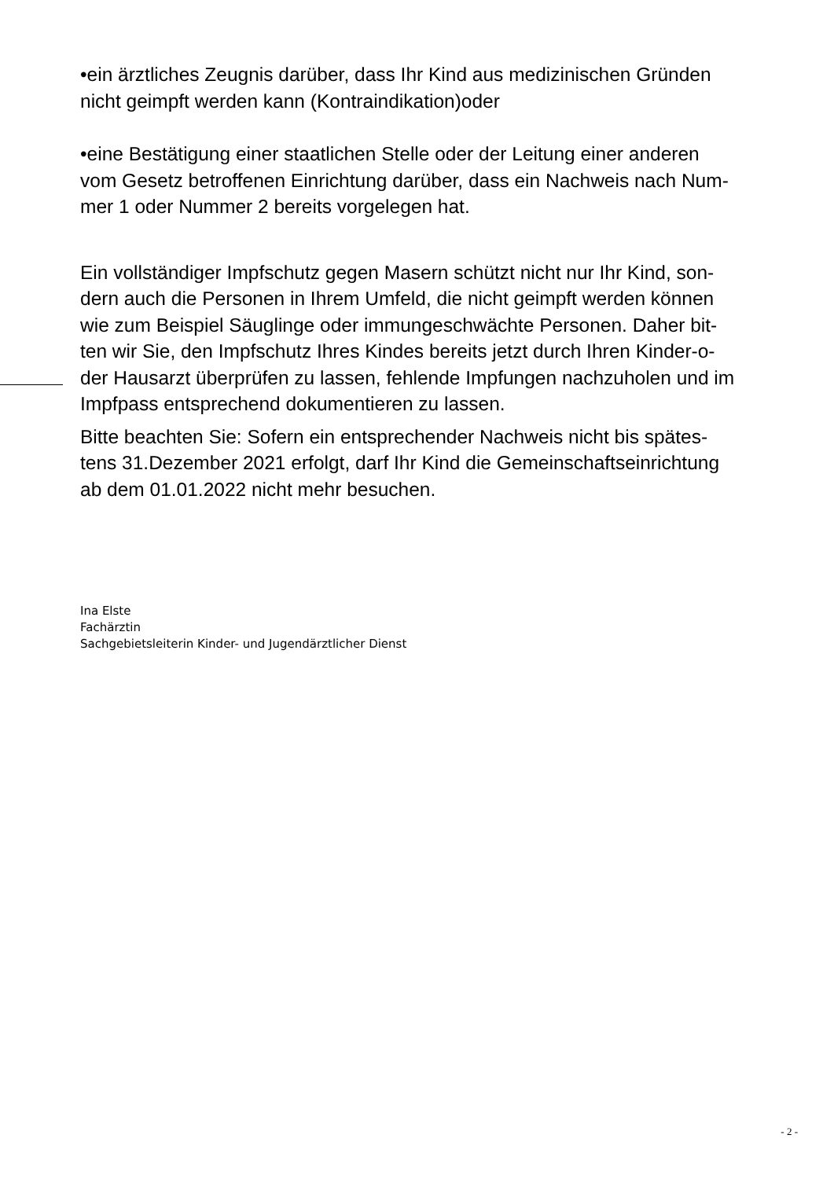•ein ärztliches Zeugnis darüber, dass Ihr Kind aus medizinischen Gründen
nicht geimpft werden kann (Kontraindikation)oder
•eine Bestätigung einer staatlichen Stelle oder der Leitung einer anderen
vom Gesetz betroffenen Einrichtung darüber, dass ein Nachweis nach Num-
mer 1 oder Nummer 2 bereits vorgelegen hat.
Ein vollständiger Impfschutz gegen Masern schützt nicht nur Ihr Kind, son-
dern auch die Personen in Ihrem Umfeld, die nicht geimpft werden können
wie zum Beispiel Säuglinge oder immungeschwächte Personen. Daher bit-
ten wir Sie, den Impfschutz Ihres Kindes bereits jetzt durch Ihren Kinder-o-
der Hausarzt überprüfen zu lassen, fehlende Impfungen nachzuholen und im
Impfpass entsprechend dokumentieren zu lassen.
Bitte beachten Sie: Sofern ein entsprechender Nachweis nicht bis spätes-
tens 31.Dezember 2021 erfolgt, darf Ihr Kind die Gemeinschaftseinrichtung
ab dem 01.01.2022 nicht mehr besuchen.
Ina Elste
Fachärztin
Sachgebietsleiterin Kinder- und Jugendärztlicher Dienst
- 2 -